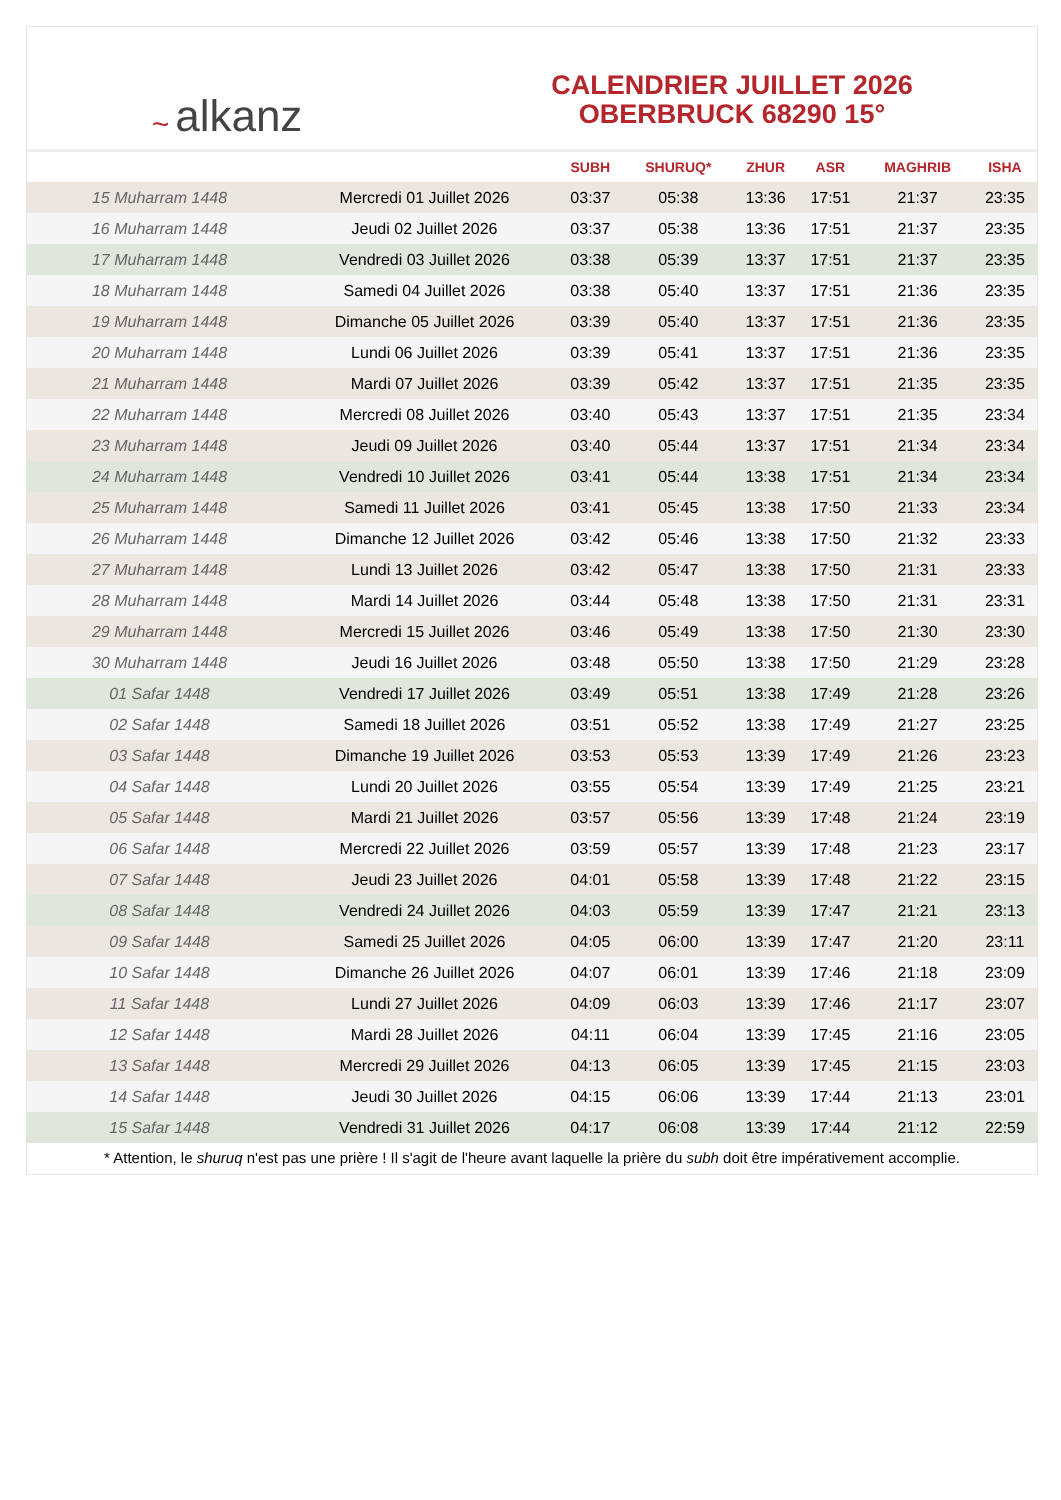~ alkanz
CALENDRIER JUILLET 2026
OBERBRUCK 68290 15°
| | | SUBH | SHURUQ* | ZHUR | ASR | MAGHRIB | ISHA |
| --- | --- | --- | --- | --- | --- | --- | --- |
| 15 Muharram 1448 | Mercredi 01 Juillet 2026 | 03:37 | 05:38 | 13:36 | 17:51 | 21:37 | 23:35 |
| 16 Muharram 1448 | Jeudi 02 Juillet 2026 | 03:37 | 05:38 | 13:36 | 17:51 | 21:37 | 23:35 |
| 17 Muharram 1448 | Vendredi 03 Juillet 2026 | 03:38 | 05:39 | 13:37 | 17:51 | 21:37 | 23:35 |
| 18 Muharram 1448 | Samedi 04 Juillet 2026 | 03:38 | 05:40 | 13:37 | 17:51 | 21:36 | 23:35 |
| 19 Muharram 1448 | Dimanche 05 Juillet 2026 | 03:39 | 05:40 | 13:37 | 17:51 | 21:36 | 23:35 |
| 20 Muharram 1448 | Lundi 06 Juillet 2026 | 03:39 | 05:41 | 13:37 | 17:51 | 21:36 | 23:35 |
| 21 Muharram 1448 | Mardi 07 Juillet 2026 | 03:39 | 05:42 | 13:37 | 17:51 | 21:35 | 23:35 |
| 22 Muharram 1448 | Mercredi 08 Juillet 2026 | 03:40 | 05:43 | 13:37 | 17:51 | 21:35 | 23:34 |
| 23 Muharram 1448 | Jeudi 09 Juillet 2026 | 03:40 | 05:44 | 13:37 | 17:51 | 21:34 | 23:34 |
| 24 Muharram 1448 | Vendredi 10 Juillet 2026 | 03:41 | 05:44 | 13:38 | 17:51 | 21:34 | 23:34 |
| 25 Muharram 1448 | Samedi 11 Juillet 2026 | 03:41 | 05:45 | 13:38 | 17:50 | 21:33 | 23:34 |
| 26 Muharram 1448 | Dimanche 12 Juillet 2026 | 03:42 | 05:46 | 13:38 | 17:50 | 21:32 | 23:33 |
| 27 Muharram 1448 | Lundi 13 Juillet 2026 | 03:42 | 05:47 | 13:38 | 17:50 | 21:31 | 23:33 |
| 28 Muharram 1448 | Mardi 14 Juillet 2026 | 03:44 | 05:48 | 13:38 | 17:50 | 21:31 | 23:31 |
| 29 Muharram 1448 | Mercredi 15 Juillet 2026 | 03:46 | 05:49 | 13:38 | 17:50 | 21:30 | 23:30 |
| 30 Muharram 1448 | Jeudi 16 Juillet 2026 | 03:48 | 05:50 | 13:38 | 17:50 | 21:29 | 23:28 |
| 01 Safar 1448 | Vendredi 17 Juillet 2026 | 03:49 | 05:51 | 13:38 | 17:49 | 21:28 | 23:26 |
| 02 Safar 1448 | Samedi 18 Juillet 2026 | 03:51 | 05:52 | 13:38 | 17:49 | 21:27 | 23:25 |
| 03 Safar 1448 | Dimanche 19 Juillet 2026 | 03:53 | 05:53 | 13:39 | 17:49 | 21:26 | 23:23 |
| 04 Safar 1448 | Lundi 20 Juillet 2026 | 03:55 | 05:54 | 13:39 | 17:49 | 21:25 | 23:21 |
| 05 Safar 1448 | Mardi 21 Juillet 2026 | 03:57 | 05:56 | 13:39 | 17:48 | 21:24 | 23:19 |
| 06 Safar 1448 | Mercredi 22 Juillet 2026 | 03:59 | 05:57 | 13:39 | 17:48 | 21:23 | 23:17 |
| 07 Safar 1448 | Jeudi 23 Juillet 2026 | 04:01 | 05:58 | 13:39 | 17:48 | 21:22 | 23:15 |
| 08 Safar 1448 | Vendredi 24 Juillet 2026 | 04:03 | 05:59 | 13:39 | 17:47 | 21:21 | 23:13 |
| 09 Safar 1448 | Samedi 25 Juillet 2026 | 04:05 | 06:00 | 13:39 | 17:47 | 21:20 | 23:11 |
| 10 Safar 1448 | Dimanche 26 Juillet 2026 | 04:07 | 06:01 | 13:39 | 17:46 | 21:18 | 23:09 |
| 11 Safar 1448 | Lundi 27 Juillet 2026 | 04:09 | 06:03 | 13:39 | 17:46 | 21:17 | 23:07 |
| 12 Safar 1448 | Mardi 28 Juillet 2026 | 04:11 | 06:04 | 13:39 | 17:45 | 21:16 | 23:05 |
| 13 Safar 1448 | Mercredi 29 Juillet 2026 | 04:13 | 06:05 | 13:39 | 17:45 | 21:15 | 23:03 |
| 14 Safar 1448 | Jeudi 30 Juillet 2026 | 04:15 | 06:06 | 13:39 | 17:44 | 21:13 | 23:01 |
| 15 Safar 1448 | Vendredi 31 Juillet 2026 | 04:17 | 06:08 | 13:39 | 17:44 | 21:12 | 22:59 |
* Attention, le shuruq n'est pas une prière ! Il s'agit de l'heure avant laquelle la prière du subh doit être impérativement accomplie.